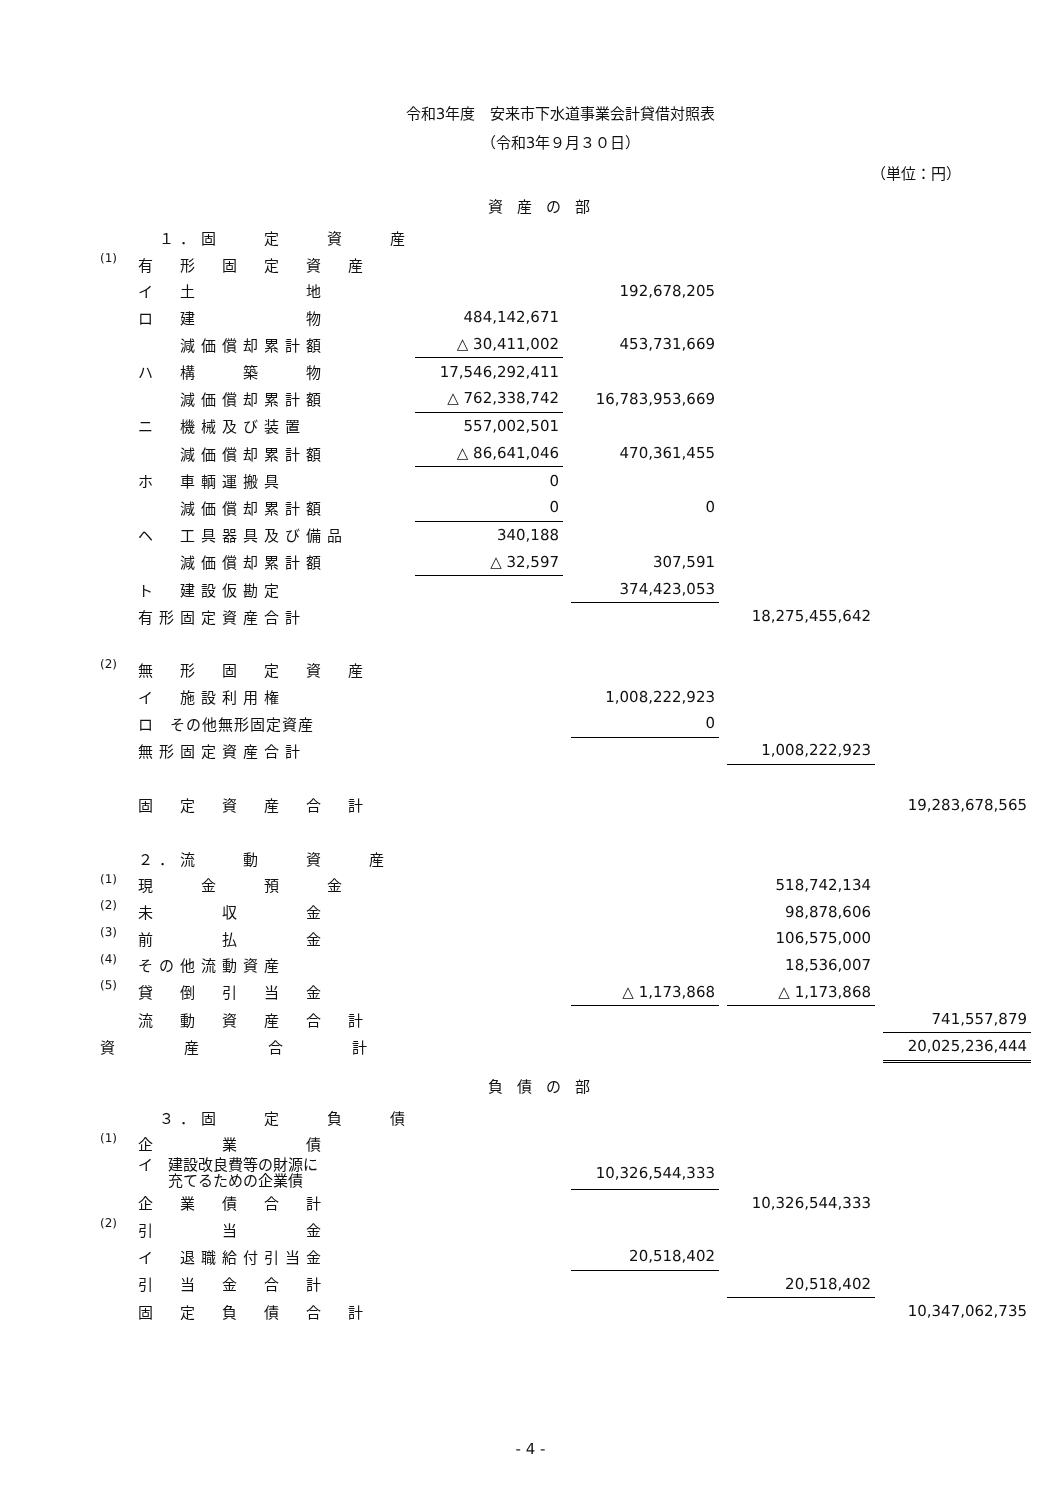令和3年度　安来市下水道事業会計貸借対照表
（令和3年９月３０日）
（単位：円）
資産の部
| | １．固 定 資 産 | | | | | | | |
| (1) | 有 形 固 定 資 産 | | | | | | | |
| | イ 土 地 | | | 192,678,205 | | | | |
| | ロ 建 物 | 484,142,671 | | | | | | |
| | 減価償却累計額 | △ 30,411,002 | | 453,731,669 | | | | |
| | ハ 構 築 物 | 17,546,292,411 | | | | | | |
| | 減価償却累計額 | △ 762,338,742 | | 16,783,953,669 | | | | |
| | ニ 機械及び装置 | 557,002,501 | | | | | | |
| | 減価償却累計額 | △ 86,641,046 | | 470,361,455 | | | | |
| | ホ 車輌運搬具 | 0 | | | | | | |
| | 減価償却累計額 | 0 | | 0 | | | | |
| | ヘ 工具器具及び備品 | 340,188 | | | | | | |
| | 減価償却累計額 | △ 32,597 | | 307,591 | | | | |
| | ト 建設仮勘定 | | | 374,423,053 | | | | |
| | 有形固定資産合計 | | | | | 18,275,455,642 | | |
| (2) | 無 形 固 定 資 産 | | | | | | | |
| | イ 施設利用権 | | | 1,008,222,923 | | | | |
| | ロ その他無形固定資産 | | | 0 | | | | |
| | 無形固定資産合計 | | | | | 1,008,222,923 | | |
| | 固 定 資 産 合 計 | | | | | | | 19,283,678,565 |
| | ２．流 動 資 産 | | | | | | | |
| (1) | 現 金 預 金 | | | | | 518,742,134 | | |
| (2) | 未 収 金 | | | | | 98,878,606 | | |
| (3) | 前 払 金 | | | | | 106,575,000 | | |
| (4) | その他流動資産 | | | | | 18,536,007 | | |
| (5) | 貸 倒 引 当 金 | | | △ 1,173,868 | | △ 1,173,868 | | |
| | 流 動 資 産 合 計 | | | | | | | 741,557,879 |
| 資 産 合 計 | | | | | | | | 20,025,236,444 |
負債の部
| | ３．固 定 負 債 | | | | | | | |
| (1) | 企 業 債 | | | | | | | |
| | イ 建設改良費等の財源に 充てるための企業債 | | | 10,326,544,333 | | | | |
| | 企 業 債 合 計 | | | | | 10,326,544,333 | | |
| (2) | 引 当 金 | | | | | | | |
| | イ 退職給付引当金 | | | 20,518,402 | | | | |
| | 引 当 金 合 計 | | | | | 20,518,402 | | |
| | 固 定 負 債 合 計 | | | | | | | 10,347,062,735 |
- 4 -